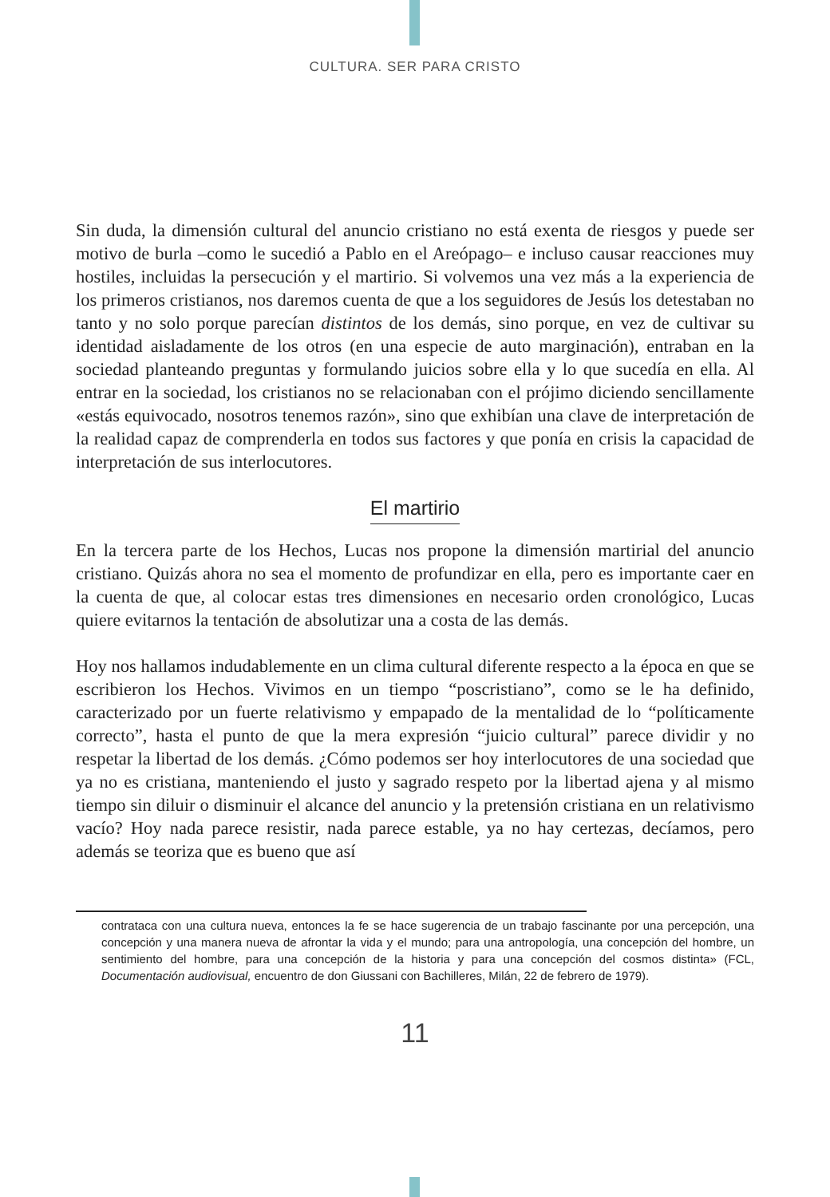CULTURA. SER PARA CRISTO
Sin duda, la dimensión cultural del anuncio cristiano no está exenta de riesgos y puede ser motivo de burla –como le sucedió a Pablo en el Areópago– e incluso causar reacciones muy hostiles, incluidas la persecución y el martirio. Si volvemos una vez más a la experiencia de los primeros cristianos, nos daremos cuenta de que a los seguidores de Jesús los detestaban no tanto y no solo porque parecían distintos de los demás, sino porque, en vez de cultivar su identidad aisladamente de los otros (en una especie de auto marginación), entraban en la sociedad planteando preguntas y formulando juicios sobre ella y lo que sucedía en ella. Al entrar en la sociedad, los cristianos no se relacionaban con el prójimo diciendo sencillamente «estás equivocado, nosotros tenemos razón», sino que exhibían una clave de interpretación de la realidad capaz de comprenderla en todos sus factores y que ponía en crisis la capacidad de interpretación de sus interlocutores.
El martirio
En la tercera parte de los Hechos, Lucas nos propone la dimensión martirial del anuncio cristiano. Quizás ahora no sea el momento de profundizar en ella, pero es importante caer en la cuenta de que, al colocar estas tres dimensiones en necesario orden cronológico, Lucas quiere evitarnos la tentación de absolutizar una a costa de las demás.
Hoy nos hallamos indudablemente en un clima cultural diferente respecto a la época en que se escribieron los Hechos. Vivimos en un tiempo “poscristiano”, como se le ha definido, caracterizado por un fuerte relativismo y empapado de la mentalidad de lo “políticamente correcto”, hasta el punto de que la mera expresión “juicio cultural” parece dividir y no respetar la libertad de los demás. ¿Cómo podemos ser hoy interlocutores de una sociedad que ya no es cristiana, manteniendo el justo y sagrado respeto por la libertad ajena y al mismo tiempo sin diluir o disminuir el alcance del anuncio y la pretensión cristiana en un relativismo vacío? Hoy nada parece resistir, nada parece estable, ya no hay certezas, decíamos, pero además se teoriza que es bueno que así
contrataca con una cultura nueva, entonces la fe se hace sugerencia de un trabajo fascinante por una percepción, una concepción y una manera nueva de afrontar la vida y el mundo; para una antropología, una concepción del hombre, un sentimiento del hombre, para una concepción de la historia y para una concepción del cosmos distinta» (FCL, Documentación audiovisual, encuentro de don Giussani con Bachilleres, Milán, 22 de febrero de 1979).
11